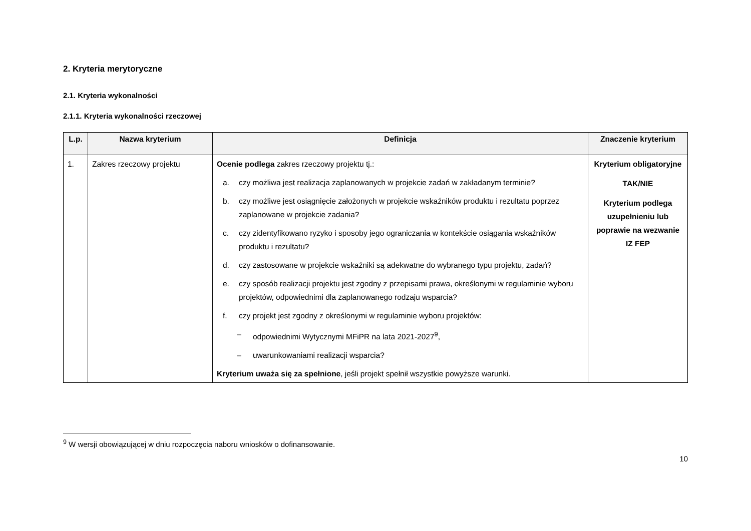2. Kryteria merytoryczne
2.1. Kryteria wykonalności
2.1.1. Kryteria wykonalności rzeczowej
| L.p. | Nazwa kryterium | Definicja | Znaczenie kryterium |
| --- | --- | --- | --- |
| 1. | Zakres rzeczowy projektu | Ocenie podlega zakres rzeczowy projektu tj.: a. czy możliwa jest realizacja zaplanowanych w projekcie zadań w zakładanym terminie? b. czy możliwe jest osiągnięcie założonych w projekcie wskaźników produktu i rezultatu poprzez zaplanowane w projekcie zadania? c. czy zidentyfikowano ryzyko i sposoby jego ograniczania w kontekście osiągania wskaźników produktu i rezultatu? d. czy zastosowane w projekcie wskaźniki są adekwatne do wybranego typu projektu, zadań? e. czy sposób realizacji projektu jest zgodny z przepisami prawa, określonymi w regulaminie wyboru projektów, odpowiednimi dla zaplanowanego rodzaju wsparcia? f. czy projekt jest zgodny z określonymi w regulaminie wyboru projektów: – odpowiednimi Wytycznymi MFiPR na lata 2021-2027<sup>9</sup>, – uwarunkowaniami realizacji wsparcia? Kryterium uważa się za spełnione , jeśli projekt spełnił wszystkie powyższe warunki. | Kryterium obligatoryjne TAK/NIE Kryterium podlega uzupełnieniu lub poprawie na wezwanie IZ FEP |
<sup>9</sup> W wersji obowiązującej w dniu rozpoczęcia naboru wniosków o dofinansowanie.
10